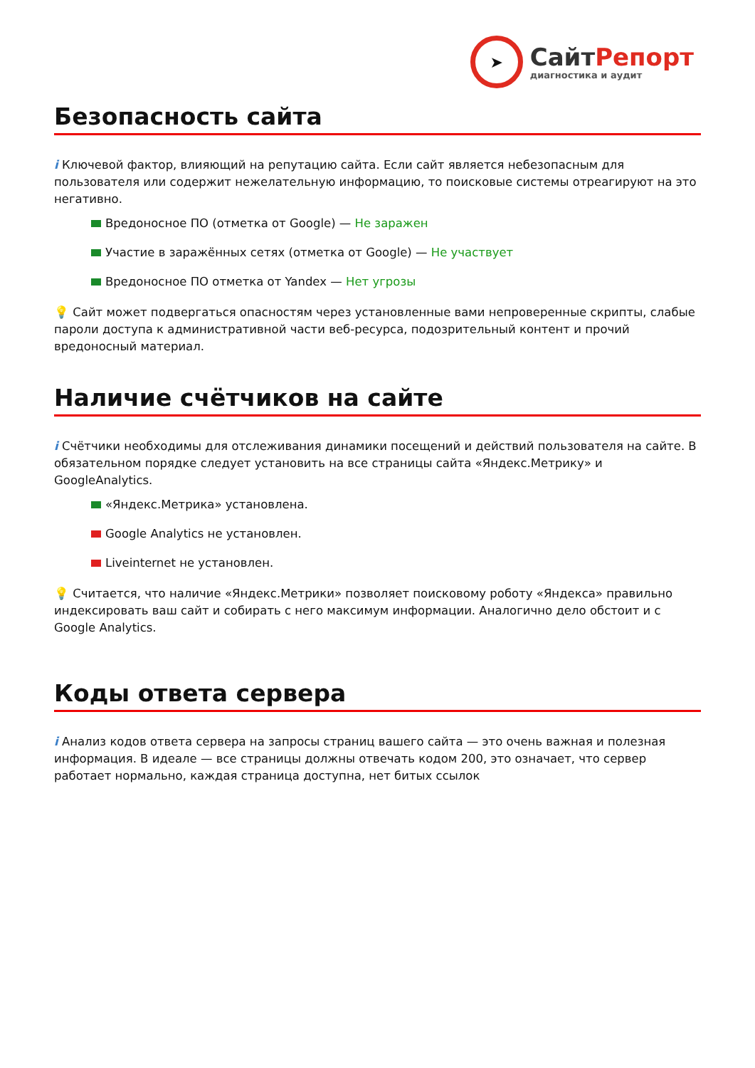➤
СайтРепорт
диагностика и аудит
Безопасность сайта
i Ключевой фактор, влияющий на репутацию сайта. Если сайт является небезопасным для пользователя или содержит нежелательную информацию, то поисковые системы отреагируют на это негативно.
Вредоносное ПО (отметка от Google) — Не заражен
Участие в заражённых сетях (отметка от Google) — Не участвует
Вредоносное ПО отметка от Yandex — Нет угрозы
💡 Сайт может подвергаться опасностям через установленные вами непроверенные скрипты, слабые пароли доступа к административной части веб-ресурса, подозрительный контент и прочий вредоносный материал.
Наличие счётчиков на сайте
i Счётчики необходимы для отслеживания динамики посещений и действий пользователя на сайте. В обязательном порядке следует установить на все страницы сайта «Яндекс.Метрику» и GoogleAnalytics.
«Яндекс.Метрика» установлена.
Google Analytics не установлен.
Liveinternet не установлен.
💡 Считается, что наличие «Яндекс.Метрики» позволяет поисковому роботу «Яндекса» правильно индексировать ваш сайт и собирать с него максимум информации. Аналогично дело обстоит и с Google Analytics.
Коды ответа сервера
i Анализ кодов ответа сервера на запросы страниц вашего сайта — это очень важная и полезная информация. В идеале — все страницы должны отвечать кодом 200, это означает, что сервер работает нормально, каждая страница доступна, нет битых ссылок